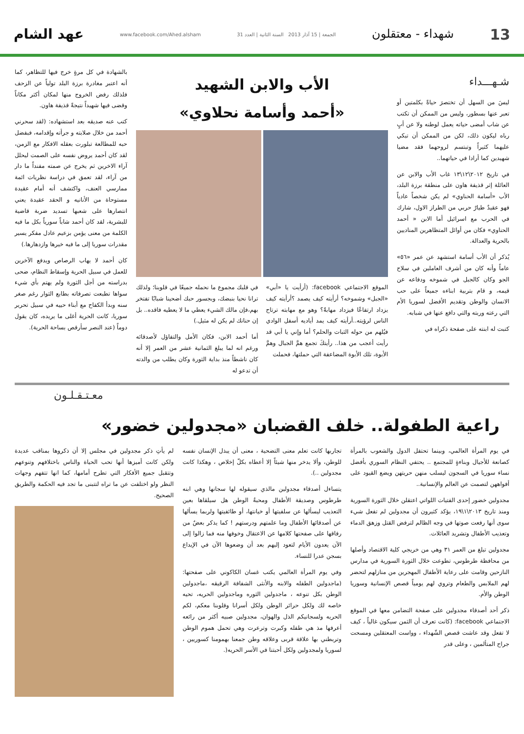13 شهداء - معتقلون الجمعة | 15 آذار 2013 السنة الثانية | العدد 31 www.facebook.com/Ahed.alsham عهد الشام
شـهـــداء
ليسَ من السهل أن تختصرَ حياةً بكلمتين أو تعبر عنها بسطور، وليس من الممكن أن تكتب عن شاب أمضى حياته يعمل لوطنه ولا عن أبٍ رباه ليكون ذلك، لكن من الممكن أن تبكي عليهما كثيراً وتبتسم لروحهما فقد مضيا شهيدين كما أرادا في حياتهما..
في تاريخ ٢٠١٢\١٢\١٣ غاب الأب والابن عن العائلة إثر قذيفة هاون على منطقة برزة البلد، الأب «أسامة الحناوي» لم يكن شخصاً عادياً فهو عقيدٌ طيارٌ حربي من الطراز الاول، شارك في الحرب مع اسرائيل أما الابن « أحمد الحناوي» فكان من أوائل المتظاهرين المناديين بالحرية والعدالة.
يُذكر أن الأب أسامة استشهد عن عمر «٥٦» عاماً وأنه كان من أشرف العاملين في سلاح الجو وكان كالجبل في شموخه ودفاعه عن قيمه، و قام بتربية ابناءه جميعاً على حب الانسان والوطن وتقديم الأفضل لسوريا الأم التي رعته وربته والتي دافع عنها في شبابه.
كتبت له ابنته على صفحة ذكراه في
الأب والابن الشهيد
«أحمد وأسامة نحلاوي»
الموقع الاجتماعي facebook: (أرأيت يا «أبي» «الجبل» وشموخه؟ أرأيته كيف يصمد ؟أرأيته كيف يزداد ارتفاعًا فيزداد مهابةً؟ وهو مع مهابته ترتاح الناس لرؤيته..أرأيته كيف يمد أياديه أسفل الوادي فيُلهم من حوله الثبات والحلم؟ أما وإني يا أبي قد رأيت أعجب من هذا.. رأيتكَ تجمع همَّ الجبال وهمَّ الأبوة، تلك الأبوة المضاعفة التي حملتها، فحملت
في قلبك مجموع ما نحمله جميعًا في قلوبنا؛ ولذلك ترانا نحيا بنبضك، وبجسور حبك أضحينا شبابًا تفتخر بهم،فإن مالك الشيء يعطي ما لا يعطيه فاقده.. بل إن حنانك لم يكن له مثيل.)
أما أحمد الابن، فكان الأمل والتفاؤل لأصدقائه ورغم انه لما يبلغ الثمانية عشر من العمر إلا أنه كان ناشطاً منذ بداية الثورة وكان يطلب من والدته أن تدعو له
بالشهادة في كل مرةٍ خرج فيها للتظاهر، كما أنه اعتبر مغادرة برزة البلد تولياً عن الزحف فلذلك رفض الخروج منها لمكان أكثر مكاناً وقضى فيها شهيداً نتيجةً قذيفة هاون.
كتب عنه صديقه بعد استشهاده: (لقد سحرني أحمد من خلال صلابته و جرأته وإقدامه، فبفضل حبه للمطالعة تبلورت بعقله الافكار مع الزمن، لقد كان أحمد يروض نفسه على الصمت ليحلل آراء الاخرين ثم يخرج عن صمته مفنداً ما دار من آراء، لقد تعمق في دراسة نظريات ائمة ممارسي العنف، واكتشف أنه أمام عقيدة مستوحاة من الأنانيه و الحقد عقيدة يعني انتصارها على شعبها تسديد ضربة قاضية للبشرية، لقد كان أحمد شاباً سورياً بكل ما فيه الكلمة من معنى يؤمن بزعيم عادل مفكر يسير مقدرات سوريا إلى ما فيه خيرها وازدهارها.)
كان أحمد لا يهاب الرصاص ويدفع الآخرين للعمل في سبيل الحرية وإسقاط النظام، ضحى بدراسته من أجل الثورة ولم يهتم بأي شيء سواها تطبعت تصرفاته بطابع الثوار رغم صغر سنه وبدأ الكفاح مع أبناء حييه في سبيل تحرير سوريا، كانت الحرية أغلى ما يريده، كان يقول دوماً (عند النصر سأرقص بساحة الحرية).
معـتـقـلـون
راعية الطفولة.. خلف القضبان «مجدولين خضور»
في يوم المرأة العالمي، وبينما تحتفل الدول والشعوب بالمرأة كصانعة للأجيال وبناءةٍ للمجتمع .. يحتفي النظام السوري بأفضل نساء سوريا في السجون ليسلب منهن حريتهن ويضع القيود على أفواههن لتصمت عن العالم والإنسانية..
مجدولين خضور إحدى الفتيات اللواتي اعتقلن خلال الثورة السورية ومنذ تاريخ ٢٠١٣\١\١٩، يؤكد كثيرون أن مجدولين لم تفعل شيء سوى أنها رفعت صوتها في وجه الظالم لترفض القتل وزهق الدماء وتعذيب الأطفال وتشريد العائلات.
مجدولين تبلغ من العمر ٣١ وهي من خريجي كلية الاقتصاد وأصلها من محافظة طرطوس، تطوعت خلال الثورة السورية في مدارس النازحين وقامت على رعاية الأطفال المهجرين من منازلهم لتحضر لهم الملابس والطعام وتروي لهم يومياً قصص الإنسانية وسوريا الوطن والأم.
ذكر أحد أصدقاء مجدولين على صفحة التضامن معها في الموقع الاجتماعي facebook: (كانت تعرف أن الثمن سيكون غالياً ، كيف لا تفعل وقد عاشت قصص الشّهداء ، وواست المعتقلين ومسحت جراح المتألمين ، وعلى قدر
تجاربها كانت تعلم معنى التضحية ، معنى أن يبذل الإنسان نفسه للوطن، وألا يدخر منها شيئاً إلا أعطاه بكلّ إخلاص ، وهكذا كانت مجدولين ..).
يتساءل أصدقاء مجدولين مالذي سيقوله لها سجانها وهي ابنه طرطوس وصديقة الأطفال ومحبةُ الوطن هل سيلقاها بعين التعذيب ليسألها عن سلفيتها أو خيانتها، أو طائفيتها ولربما يسألها عن أصدقائها الأطفال وما علمتهم ودرستهم ! كما يذكر بعضٌ من رفاقها على صفحتها كلامها عن الاعتقال وخوفها منه فما زالوا إلى الآن يعدون الأيام لتعود إليهم بعد أن وضعوها الآن في الإيداع بسجن عدرا للنساء.
وفي يوم المرأة العالمي يكتب غسان الكاكوني على صفحتها: (ماجدولين الطفله والابنه والأنثى الشفافة الرقيقه ،ماجدولين الوطن بكل تنوعه ، ماجدولين الثوره وماجدولين الحريه، تحيه خاصه لك ولكل حرائر الوطن ولكل أسرانا وقلوبنا معكم، لكم الحريه ولسجانيكم الذل والهوان، مجدولين صبيه أكثر من رائعه أعرفها مذ هي طفله وكبرت وترعرت وهي تحمل هموم الوطن وتربطني بها علاقة قربى وعلاقه وطن جمعنا بهمومنا كسوريين ، لسوريا ولمجدولين ولكل أحبتنا في الأسر الحريه(.
لم يأتِ ذكر مجدولين في مجلس إلا أن ذكروها بمناقب عديدة ولكن كانت أميزها أنها تحب الحياة والناس باختلافهم وتنوعهم وتتقبل جميع الأفكار التي تطرح أمامها، كما انها تتفهم وجهات النظر ولو اختلفت عن ما تراه لتتبنى ما تجد فيه الحكمة والطريق الصحيح.